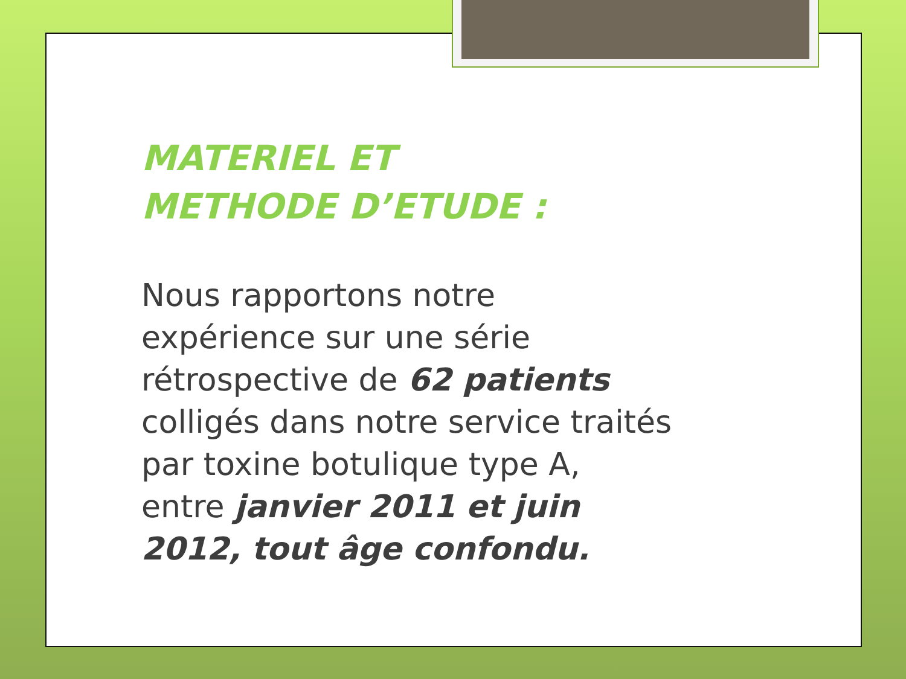MATERIEL ET
METHODE D’ETUDE :
Nous rapportons notre expérience sur une série rétrospective de 62 patients colligés dans notre service traités par toxine botulique type A, entre janvier 2011 et juin 2012, tout âge confondu.